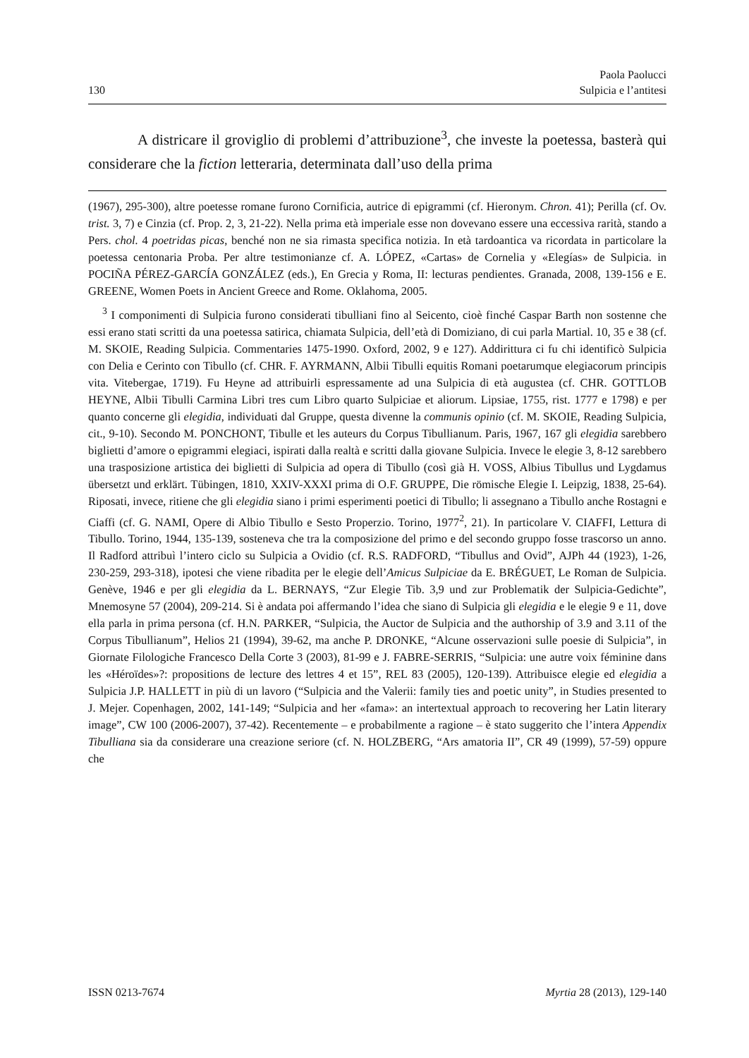130
Paola Paolucci
Sulpicia e l’antitesi
A districare il groviglio di problemi d’attribuzione<sup>3</sup>, che investe la poetessa, basterà qui considerare che la fiction letteraria, determinata dall’uso della prima
(1967), 295-300), altre poetesse romane furono Cornificia, autrice di epigrammi (cf. Hieronym. Chron. 41); Perilla (cf. Ov. trist. 3, 7) e Cinzia (cf. Prop. 2, 3, 21-22). Nella prima età imperiale esse non dovevano essere una eccessiva rarità, stando a Pers. chol. 4 poetridas picas, benché non ne sia rimasta specifica notizia. In età tardoantica va ricordata in particolare la poetessa centonaria Proba. Per altre testimonianze cf. A. LÓPEZ, «Cartas» de Cornelia y «Elegías» de Sulpicia. in POCIÑA PÉREZ-GARCÍA GONZÁLEZ (eds.), En Grecia y Roma, II: lecturas pendientes. Granada, 2008, 139-156 e E. GREENE, Women Poets in Ancient Greece and Rome. Oklahoma, 2005.
<sup>3</sup> I componimenti di Sulpicia furono considerati tibulliani fino al Seicento, cioè finché Caspar Barth non sostenne che essi erano stati scritti da una poetessa satirica, chiamata Sulpicia, dell’età di Domiziano, di cui parla Martial. 10, 35 e 38 (cf. M. SKOIE, Reading Sulpicia. Commentaries 1475-1990. Oxford, 2002, 9 e 127). Addirittura ci fu chi identificò Sulpicia con Delia e Cerinto con Tibullo (cf. CHR. F. AYRMANN, Albii Tibulli equitis Romani poetarumque elegiacorum principis vita. Vitebergae, 1719). Fu Heyne ad attribuirli espressamente ad una Sulpicia di età augustea (cf. CHR. GOTTLOB HEYNE, Albii Tibulli Carmina Libri tres cum Libro quarto Sulpiciae et aliorum. Lipsiae, 1755, rist. 1777 e 1798) e per quanto concerne gli elegidia, individuati dal Gruppe, questa divenne la communis opinio (cf. M. SKOIE, Reading Sulpicia, cit., 9-10). Secondo M. PONCHONT, Tibulle et les auteurs du Corpus Tibullianum. Paris, 1967, 167 gli elegidia sarebbero biglietti d’amore o epigrammi elegiaci, ispirati dalla realtà e scritti dalla giovane Sulpicia. Invece le elegie 3, 8-12 sarebbero una trasposizione artistica dei biglietti di Sulpicia ad opera di Tibullo (così già H. VOSS, Albius Tibullus und Lygdamus übersetzt und erklärt. Tübingen, 1810, XXIV-XXXI prima di O.F. GRUPPE, Die römische Elegie I. Leipzig, 1838, 25-64). Riposati, invece, ritiene che gli elegidia siano i primi esperimenti poetici di Tibullo; li assegnano a Tibullo anche Rostagni e Ciaffi (cf. G. NAMI, Opere di Albio Tibullo e Sesto Properzio. Torino, 1977<sup>2</sup>, 21). In particolare V. CIAFFI, Lettura di Tibullo. Torino, 1944, 135-139, sosteneva che tra la composizione del primo e del secondo gruppo fosse trascorso un anno. Il Radford attribuì l’intero ciclo su Sulpicia a Ovidio (cf. R.S. RADFORD, “Tibullus and Ovid”, AJPh 44 (1923), 1-26, 230-259, 293-318), ipotesi che viene ribadita per le elegie dell’Amicus Sulpiciae da E. BRÉGUET, Le Roman de Sulpicia. Genève, 1946 e per gli elegidia da L. BERNAYS, “Zur Elegie Tib. 3,9 und zur Problematik der Sulpicia-Gedichte”, Mnemosyne 57 (2004), 209-214. Si è andata poi affermando l’idea che siano di Sulpicia gli elegidia e le elegie 9 e 11, dove ella parla in prima persona (cf. H.N. PARKER, “Sulpicia, the Auctor de Sulpicia and the authorship of 3.9 and 3.11 of the Corpus Tibullianum”, Helios 21 (1994), 39-62, ma anche P. DRONKE, “Alcune osservazioni sulle poesie di Sulpicia”, in Giornate Filologiche Francesco Della Corte 3 (2003), 81-99 e J. FABRE-SERRIS, “Sulpicia: une autre voix féminine dans les «Héroïdes»?: propositions de lecture des lettres 4 et 15”, REL 83 (2005), 120-139). Attribuisce elegie ed elegidia a Sulpicia J.P. HALLETT in più di un lavoro (“Sulpicia and the Valerii: family ties and poetic unity”, in Studies presented to J. Mejer. Copenhagen, 2002, 141-149; “Sulpicia and her «fama»: an intertextual approach to recovering her Latin literary image”, CW 100 (2006-2007), 37-42). Recentemente – e probabilmente a ragione – è stato suggerito che l’intera Appendix Tibulliana sia da considerare una creazione seriore (cf. N. HOLZBERG, “Ars amatoria II”, CR 49 (1999), 57-59) oppure che
ISSN 0213-7674 Myrtia 28 (2013), 129-140